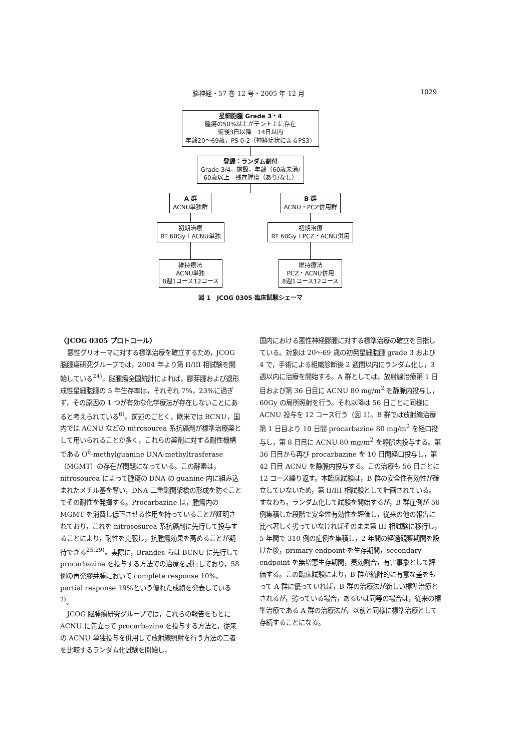脳神経・57 巻 12 号・2005 年 12 月
1029
星細胞腫 Grade 3・4
腫瘍の50%以上がテント上に存在
術後3日以降　14日以内
年齢20〜69歳，PS 0-2（神経症状によるPS3）
登録：ランダム割付
Grade 3/4，施設，年齢（60歳未満/
60歳以上　残存腫瘍（あり/なし）
A 群
ACNU単独群
初期治療
RT 60Gy＋ACNU単独
維持療法
ACNU単独
8週1コース12コース
B 群
ACNU・PCZ併用群
初期治療
RT 60Gy＋PCZ・ACNU併用
維持療法
PCZ・ACNU併用
8週1コース12コース
図 1　JCOG 0305 臨床試験シェーマ
〈JCOG 0305 プロトコール〉
悪性グリオーマに対する標準治療を確立するため，JCOG 脳腫瘍研究グループでは，2004 年より第 II/III 相試験を開始している<sup>24)</sup>。脳腫瘍全国統計によれば，膠芽腫および退形成性星細胞腫の 5 年生存率は，それぞれ 7%，23%に過ぎず，その原因の 1 つが有効な化学療法が存在しないことにあると考えられている<sup>6)</sup>。前述のごとく，欧米では BCNU，国内では ACNU などの nitrosourea 系抗癌剤が標準治療薬として用いられることが多く，これらの薬剤に対する耐性機構である O<sup>6</sup>-methylguanine DNA-methyltrasferase（MGMT）の存在が問題になっている。この酵素は，nitrosourea によって腫瘍の DNA の guanine 内に組み込まれたメチル基を奪い，DNA 二重鎖間架橋の形成を防ぐことでその耐性を発揮する。Procarbazine は，腫瘍内の MGMT を消費し低下させる作用を持っていることが証明されており，これを nitrososurea 系抗癌剤に先行して投与することにより，耐性を克服し，抗腫瘍効果を高めることが期待できる<sup>25,29)</sup>。実際に，Brandes らは BCNU に先行して procarbazine を投与する方法での治療を試行しており，58 例の再発膠芽腫において complete response 10%，partial response 19%という優れた成績を発表している<sup>2)</sup>。
JCOG 脳腫瘍研究グループでは，これらの報告をもとに ACNU に先立って procarbazine を投与する方法と，従来の ACNU 単独投与を併用して放射線照射を行う方法の二者を比較するランダム化試験を開始し，
国内における悪性神経膠腫に対する標準治療の確立を目指している。対象は 20〜69 歳の初発星細胞腫 grade 3 および 4 で，手術による組織診断後 2 週間以内にランダム化し，3 週以内に治療を開始する。A 群としては，放射線治療第 1 日目および第 36 日目に ACNU 80 mg/m<sup>2</sup> を静脈内投与し，60Gy の局所照射を行う。それ以降は 56 日ごとに同様に ACNU 投与を 12 コース行う（図 1）。B 群では放射線治療第 1 日目より 10 日間 procarbazine 80 mg/m<sup>2</sup> を経口投与し，第 8 日目に ACNU 80 mg/m<sup>2</sup> を静脈内投与する。第 36 日目から再び procarbazine を 10 日間経口投与し，第 42 日目 ACNU を静脈内投与する。この治療も 56 日ごとに 12 コース繰り返す。本臨床試験は，B 群の安全性有効性が確立していないため，第 II/III 相試験として計画されている。すなわち，ランダム化して試験を開始するが，B 群症例が 56 例集積した段階で安全性有効性を評価し，従来の他の報告に比べ著しく劣っていなければそのまま第 III 相試験に移行し，5 年間で 310 例の症例を集積し，2 年間の経過観察期間を設けた後，primary endpoint を生存期間，secondary endpoint を無増悪生存期間，奏効割合，有害事象として評価する。この臨床試験により，B 群が統計的に有意な差をもって A 群に優っていれば，B 群の治療法が新しい標準治療とされるが，劣っている場合，あるいは同等の場合は，従来の標準治療である A 群の治療法が，以前と同様に標準治療として存続することになる。